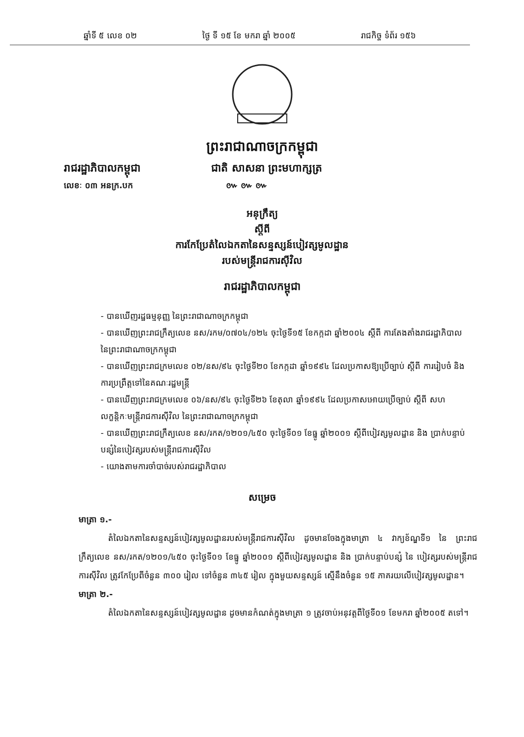ឆ្នាំទី ៥ លេខ ០២ ថ្ងៃ ទី ១៥ ខែ មករា ឆ្នាំ ២០០៥ រាជកិច្ច ទំព័រ ១៥៦
ព្រះរាជាណាចក្រកម្ពុជា
រាជរដ្ឋាភិបាលកម្ពុជា ជាតិ សាសនា ព្រះមហាក្សត្រ
លេខៈ ០៣ អនក្រ.បក ៚ ៚ ៚
អនុក្រឹត្យ
ស្តីពី
ការកែប្រែតំលៃឯកតានៃសន្ទស្សន៍បៀវត្សមូលដ្ឋាន
របស់មន្ត្រីរាជការស៊ីវិល
រាជរដ្ឋាភិបាលកម្ពុជា
- បានឃើញរដ្ឋធម្មនុញ្ញ នៃព្រះរាជាណាចក្រកម្ពុជា
- បានឃើញព្រះរាជក្រឹត្យលេខ នស/រកម/០៧០៤/១២៤ ចុះថ្ងៃទី១៥ ខែកក្កដា ឆ្នាំ២០០៤ ស្តីពី ការតែងតាំងរាជរដ្ឋាភិបាល នៃព្រះរាជាណាចក្រកម្ពុជា
- បានឃើញព្រះរាជក្រមលេខ ០២/នស/៩៤ ចុះថ្ងៃទី២០ ខែកក្កដា ឆ្នាំ១៩៩៤ ដែលប្រកាសឱ្យប្រើច្បាប់ ស្តីពី ការរៀបចំ និង ការប្រព្រឹត្តទៅនៃគណៈរដ្ឋមន្ត្រី
- បានឃើញព្រះរាជក្រមលេខ ០៦/នស/៩៤ ចុះថ្ងៃទី២៦ ខែតុលា ឆ្នាំ១៩៩៤ ដែលប្រកាសអោយប្រើច្បាប់ ស្តីពី សហលក្ខន្តិកៈមន្ត្រីរាជការស៊ីវិល នៃព្រះរាជាណាចក្រកម្ពុជា
- បានឃើញព្រះរាជក្រឹត្យលេខ នស/រកត/១២០១/៤៥០ ចុះថ្ងៃទី០១ ខែធ្នូ ឆ្នាំ២០០១ ស្តីពីបៀវត្សមូលដ្ឋាន និង ប្រាក់បន្ទាប់បន្សំនៃបៀវត្សរបស់មន្ត្រីរាជការស៊ីវិល
- យោងតាមការចាំបាច់របស់រាជរដ្ឋាភិបាល
សម្រេច
មាត្រា ១.-
តំលៃឯកតានៃសន្ទស្សន៍បៀវត្សមូលដ្ឋានរបស់មន្ត្រីរាជការស៊ីវិល ដូចមានចែងក្នុងមាត្រា ៤ វាក្យខ័ណ្ឌទី១ នៃ ព្រះរាជក្រឹត្យលេខ នស/រកត/១២០១/៤៥០ ចុះថ្ងៃទី០១ ខែធ្នូ ឆ្នាំ២០០១ ស្តីពីបៀវត្សមូលដ្ឋាន និង ប្រាក់បន្ទាប់បន្សំ នៃ បៀវត្សរបស់មន្ត្រីរាជការស៊ីវិល ត្រូវកែប្រែពីចំនួន ៣០០ រៀល ទៅចំនួន ៣៤៥ រៀល ក្នុងមួយសន្ទស្សន៍ ស្មើនឹងចំនួន ១៥ ភាគរយលើបៀវត្សមូលដ្ឋាន។
មាត្រា ២.-
តំលៃឯកតានៃសន្ទស្សន៍បៀវត្សមូលដ្ឋាន ដូចមានកំណត់ក្នុងមាត្រា ១ ត្រូវចាប់អនុវត្តពីថ្ងៃទី០១ ខែមករា ឆ្នាំ២០០៥ តទៅ។